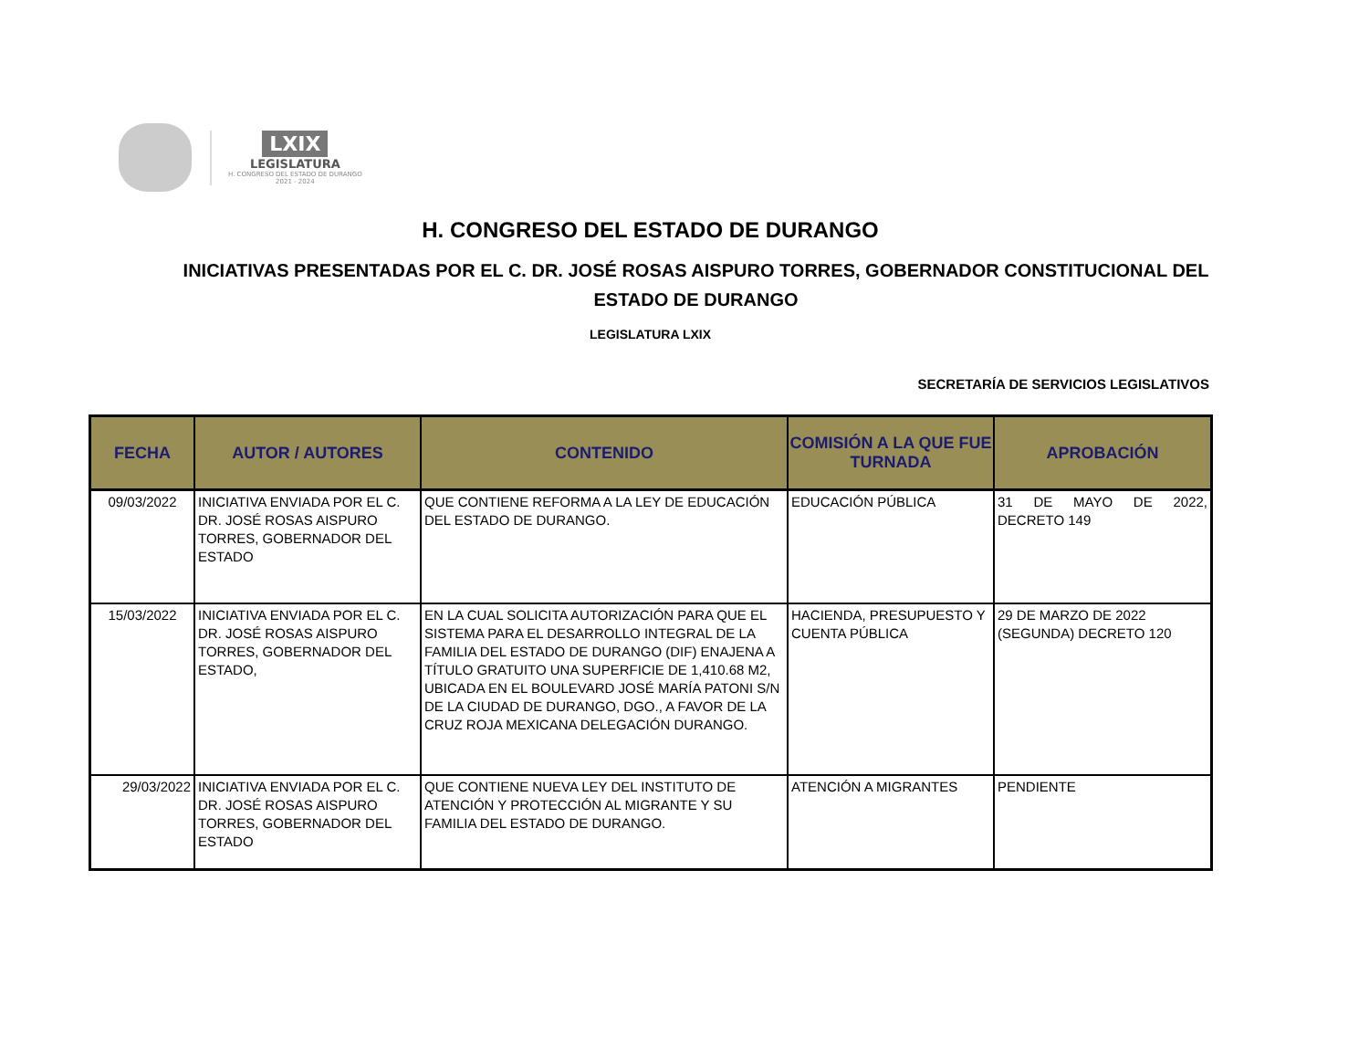LXIX
LEGISLATURA
H. CONGRESO DEL ESTADO DE DURANGO
2021 - 2024
H. CONGRESO DEL ESTADO DE DURANGO
INICIATIVAS PRESENTADAS POR EL C. DR. JOSÉ ROSAS AISPURO TORRES, GOBERNADOR CONSTITUCIONAL DEL ESTADO DE DURANGO
LEGISLATURA LXIX
SECRETARÍA DE SERVICIOS LEGISLATIVOS
| FECHA | AUTOR / AUTORES | CONTENIDO | COMISIÓN A LA QUE FUE TURNADA | APROBACIÓN |
| --- | --- | --- | --- | --- |
| 09/03/2022 | INICIATIVA ENVIADA POR EL C. DR. JOSÉ ROSAS AISPURO TORRES, GOBERNADOR DEL ESTADO | QUE CONTIENE REFORMA A LA LEY DE EDUCACIÓN DEL ESTADO DE DURANGO. | EDUCACIÓN PÚBLICA | 31 DE MAYO DE 2022, DECRETO 149 |
| 15/03/2022 | INICIATIVA ENVIADA POR EL C. DR. JOSÉ ROSAS AISPURO TORRES, GOBERNADOR DEL ESTADO, | EN LA CUAL SOLICITA AUTORIZACIÓN PARA QUE EL SISTEMA PARA EL DESARROLLO INTEGRAL DE LA FAMILIA DEL ESTADO DE DURANGO (DIF) ENAJENA A TÍTULO GRATUITO UNA SUPERFICIE DE 1,410.68 M2, UBICADA EN EL BOULEVARD JOSÉ MARÍA PATONI S/N DE LA CIUDAD DE DURANGO, DGO., A FAVOR DE LA CRUZ ROJA MEXICANA DELEGACIÓN DURANGO. | HACIENDA, PRESUPUESTO Y CUENTA PÚBLICA | 29 DE MARZO DE 2022 (SEGUNDA) DECRETO 120 |
| 29/03/2022 | INICIATIVA ENVIADA POR EL C. DR. JOSÉ ROSAS AISPURO TORRES, GOBERNADOR DEL ESTADO | QUE CONTIENE NUEVA LEY DEL INSTITUTO DE ATENCIÓN Y PROTECCIÓN AL MIGRANTE Y SU FAMILIA DEL ESTADO DE DURANGO. | ATENCIÓN A MIGRANTES | PENDIENTE |